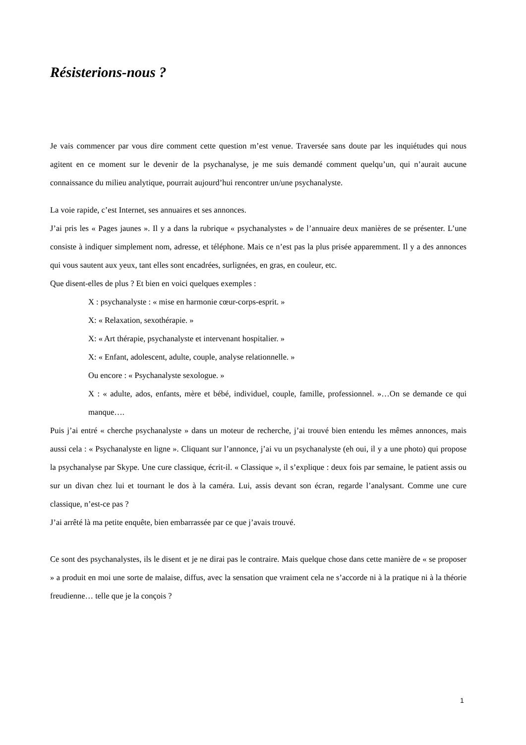Résisterions-nous ?
Je vais commencer par vous dire comment cette question m’est venue. Traversée sans doute par les inquiétudes qui nous agitent en ce moment sur le devenir de la psychanalyse, je me suis demandé comment quelqu’un, qui n’aurait aucune connaissance du milieu analytique, pourrait aujourd’hui rencontrer un/une psychanalyste.
La voie rapide, c’est Internet, ses annuaires et ses annonces.
J’ai pris les « Pages jaunes ». Il y a dans la rubrique « psychanalystes » de l’annuaire deux manières de se présenter. L’une consiste à indiquer simplement nom, adresse, et téléphone. Mais ce n’est pas la plus prisée apparemment. Il y a des annonces qui vous sautent aux yeux, tant elles sont encadrées, surlignées, en gras, en couleur, etc.
Que disent-elles de plus ? Et bien en voici quelques exemples :
X : psychanalyste : « mise en harmonie cœur-corps-esprit. »
X: « Relaxation, sexothérapie. »
X: « Art thérapie, psychanalyste et intervenant hospitalier. »
X: « Enfant, adolescent, adulte, couple, analyse relationnelle. »
Ou encore : « Psychanalyste sexologue. »
X : « adulte, ados, enfants, mère et bébé, individuel, couple, famille, professionnel. »…On se demande ce qui manque….
Puis j’ai entré « cherche psychanalyste » dans un moteur de recherche, j’ai trouvé bien entendu les mêmes annonces, mais aussi cela : « Psychanalyste en ligne ». Cliquant sur l’annonce, j’ai vu un psychanalyste (eh oui, il y a une photo) qui propose la psychanalyse par Skype. Une cure classique, écrit-il. « Classique », il s’explique : deux fois par semaine, le patient assis ou sur un divan chez lui et tournant le dos à la caméra. Lui, assis devant son écran, regarde l’analysant. Comme une cure classique, n’est-ce pas ?
J’ai arrêté là ma petite enquête, bien embarrassée par ce que j’avais trouvé.
Ce sont des psychanalystes, ils le disent et je ne dirai pas le contraire. Mais quelque chose dans cette manière de « se proposer » a produit en moi une sorte de malaise, diffus, avec la sensation que vraiment cela ne s’accorde ni à la pratique ni à la théorie freudienne… telle que je la conçois ?
1